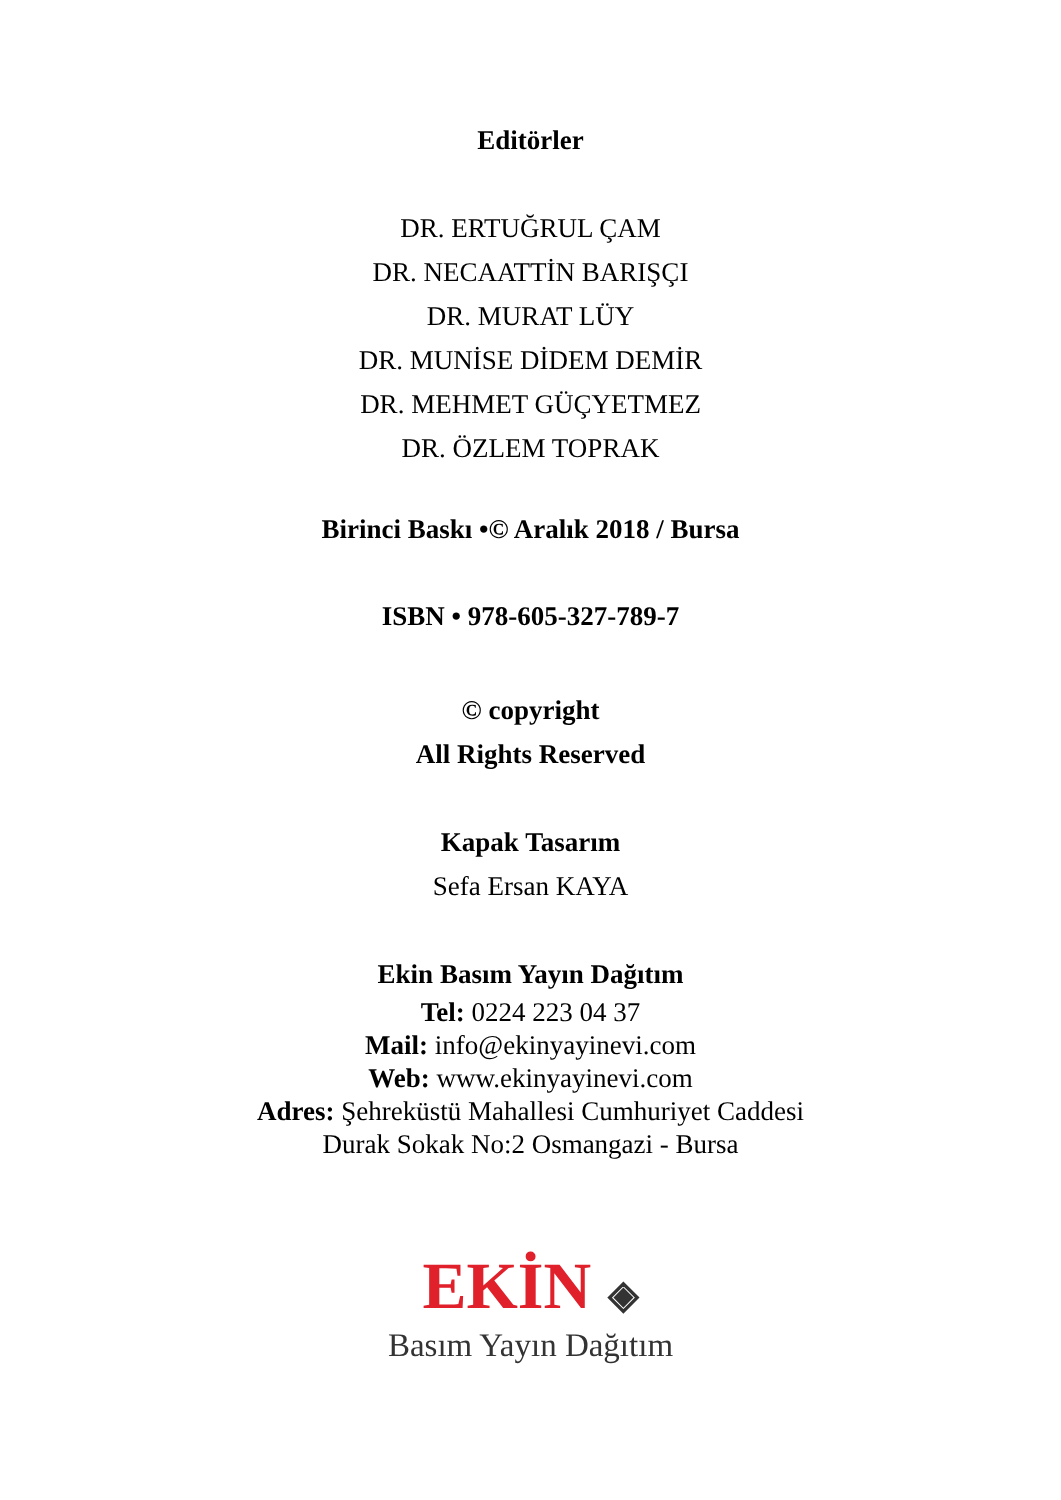Editörler
DR. ERTUĞRUL ÇAM
DR. NECAATTİN BARIŞÇI
DR. MURAT LÜY
DR. MUNİSE DİDEM DEMİR
DR. MEHMET GÜÇYETMEZ
DR. ÖZLEM TOPRAK
Birinci Baskı •© Aralık 2018 / Bursa
ISBN • 978-605-327-789-7
© copyright
All Rights Reserved
Kapak Tasarım
Sefa Ersan KAYA
Ekin Basım Yayın Dağıtım
Tel: 0224 223 04 37
Mail: info@ekinyayinevi.com
Web: www.ekinyayinevi.com
Adres: Şehreküstü Mahallesi Cumhuriyet Caddesi
Durak Sokak No:2 Osmangazi - Bursa
EKİN ◈
Basım Yayın Dağıtım